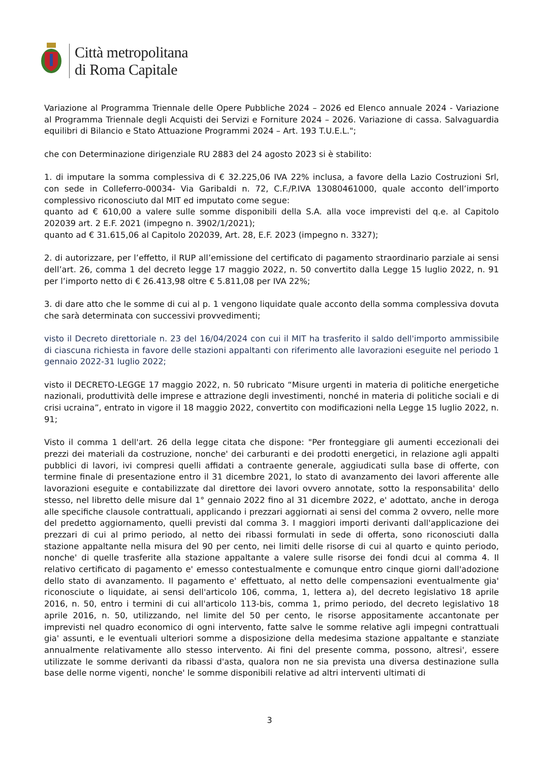Città metropolitana
di Roma Capitale
Variazione al Programma Triennale delle Opere Pubbliche 2024 – 2026 ed Elenco annuale 2024 - Variazione al Programma Triennale degli Acquisti dei Servizi e Forniture 2024 – 2026. Variazione di cassa. Salvaguardia equilibri di Bilancio e Stato Attuazione Programmi 2024 – Art. 193 T.U.E.L.";
che con Determinazione dirigenziale RU 2883 del 24 agosto 2023 si è stabilito:
1. di imputare la somma complessiva di € 32.225,06 IVA 22% inclusa, a favore della Lazio Costruzioni Srl, con sede in Colleferro-00034- Via Garibaldi n. 72, C.F./P.IVA 13080461000, quale acconto dell’importo complessivo riconosciuto dal MIT ed imputato come segue:
quanto ad € 610,00 a valere sulle somme disponibili della S.A. alla voce imprevisti del q.e. al Capitolo 202039 art. 2 E.F. 2021 (impegno n. 3902/1/2021);
quanto ad € 31.615,06 al Capitolo 202039, Art. 28, E.F. 2023 (impegno n. 3327);
2. di autorizzare, per l’effetto, il RUP all’emissione del certificato di pagamento straordinario parziale ai sensi dell’art. 26, comma 1 del decreto legge 17 maggio 2022, n. 50 convertito dalla Legge 15 luglio 2022, n. 91 per l’importo netto di € 26.413,98 oltre € 5.811,08 per IVA 22%;
3. di dare atto che le somme di cui al p. 1 vengono liquidate quale acconto della somma complessiva dovuta che sarà determinata con successivi provvedimenti;
visto il Decreto direttoriale n. 23 del 16/04/2024 con cui il MIT ha trasferito il saldo dell'importo ammissibile di ciascuna richiesta in favore delle stazioni appaltanti con riferimento alle lavorazioni eseguite nel periodo 1 gennaio 2022-31 luglio 2022;
visto il DECRETO-LEGGE 17 maggio 2022, n. 50 rubricato “Misure urgenti in materia di politiche energetiche nazionali, produttività delle imprese e attrazione degli investimenti, nonché in materia di politiche sociali e di crisi ucraina”, entrato in vigore il 18 maggio 2022, convertito con modificazioni nella Legge 15 luglio 2022, n. 91;
Visto il comma 1 dell'art. 26 della legge citata che dispone: "Per fronteggiare gli aumenti eccezionali dei prezzi dei materiali da costruzione, nonche' dei carburanti e dei prodotti energetici, in relazione agli appalti pubblici di lavori, ivi compresi quelli affidati a contraente generale, aggiudicati sulla base di offerte, con termine finale di presentazione entro il 31 dicembre 2021, lo stato di avanzamento dei lavori afferente alle lavorazioni eseguite e contabilizzate dal direttore dei lavori ovvero annotate, sotto la responsabilita' dello stesso, nel libretto delle misure dal 1° gennaio 2022 fino al 31 dicembre 2022, e' adottato, anche in deroga alle specifiche clausole contrattuali, applicando i prezzari aggiornati ai sensi del comma 2 ovvero, nelle more del predetto aggiornamento, quelli previsti dal comma 3. I maggiori importi derivanti dall'applicazione dei prezzari di cui al primo periodo, al netto dei ribassi formulati in sede di offerta, sono riconosciuti dalla stazione appaltante nella misura del 90 per cento, nei limiti delle risorse di cui al quarto e quinto periodo, nonche' di quelle trasferite alla stazione appaltante a valere sulle risorse dei fondi dcui al comma 4. Il relativo certificato di pagamento e' emesso contestualmente e comunque entro cinque giorni dall'adozione dello stato di avanzamento. Il pagamento e' effettuato, al netto delle compensazioni eventualmente gia' riconosciute o liquidate, ai sensi dell'articolo 106, comma, 1, lettera a), del decreto legislativo 18 aprile 2016, n. 50, entro i termini di cui all'articolo 113-bis, comma 1, primo periodo, del decreto legislativo 18 aprile 2016, n. 50, utilizzando, nel limite del 50 per cento, le risorse appositamente accantonate per imprevisti nel quadro economico di ogni intervento, fatte salve le somme relative agli impegni contrattuali gia' assunti, e le eventuali ulteriori somme a disposizione della medesima stazione appaltante e stanziate annualmente relativamente allo stesso intervento. Ai fini del presente comma, possono, altresi', essere utilizzate le somme derivanti da ribassi d'asta, qualora non ne sia prevista una diversa destinazione sulla base delle norme vigenti, nonche' le somme disponibili relative ad altri interventi ultimati di
3